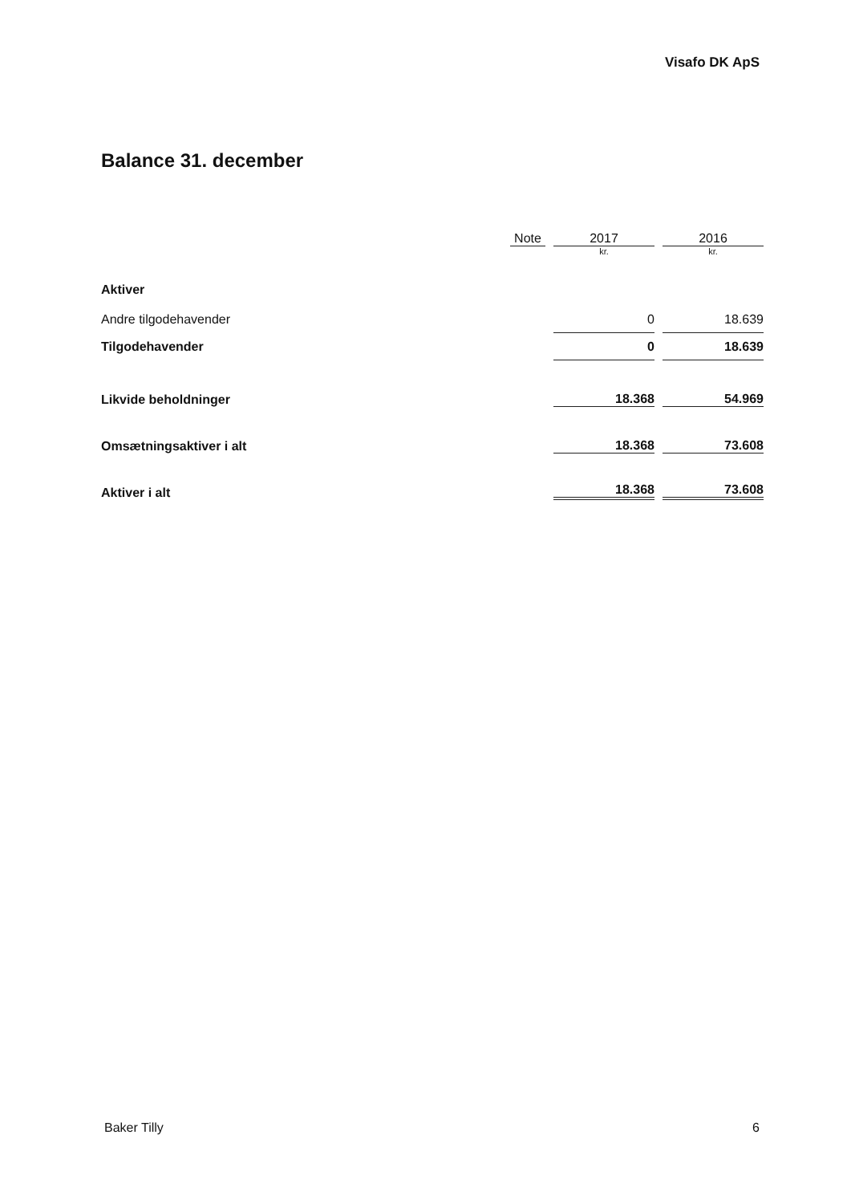Visafo DK ApS
Balance 31. december
| | Note | | 2017 | | 2016 |
| --- | --- | --- | --- | --- | --- |
| | | | kr. | | kr. |
| Aktiver | | | | | |
| Andre tilgodehavender | | | 0 | | 18.639 |
| Tilgodehavender | | | 0 | | 18.639 |
| Likvide beholdninger | | | 18.368 | | 54.969 |
| Omsætningsaktiver i alt | | | 18.368 | | 73.608 |
| Aktiver i alt | | | 18.368 | | 73.608 |
Baker Tilly 6